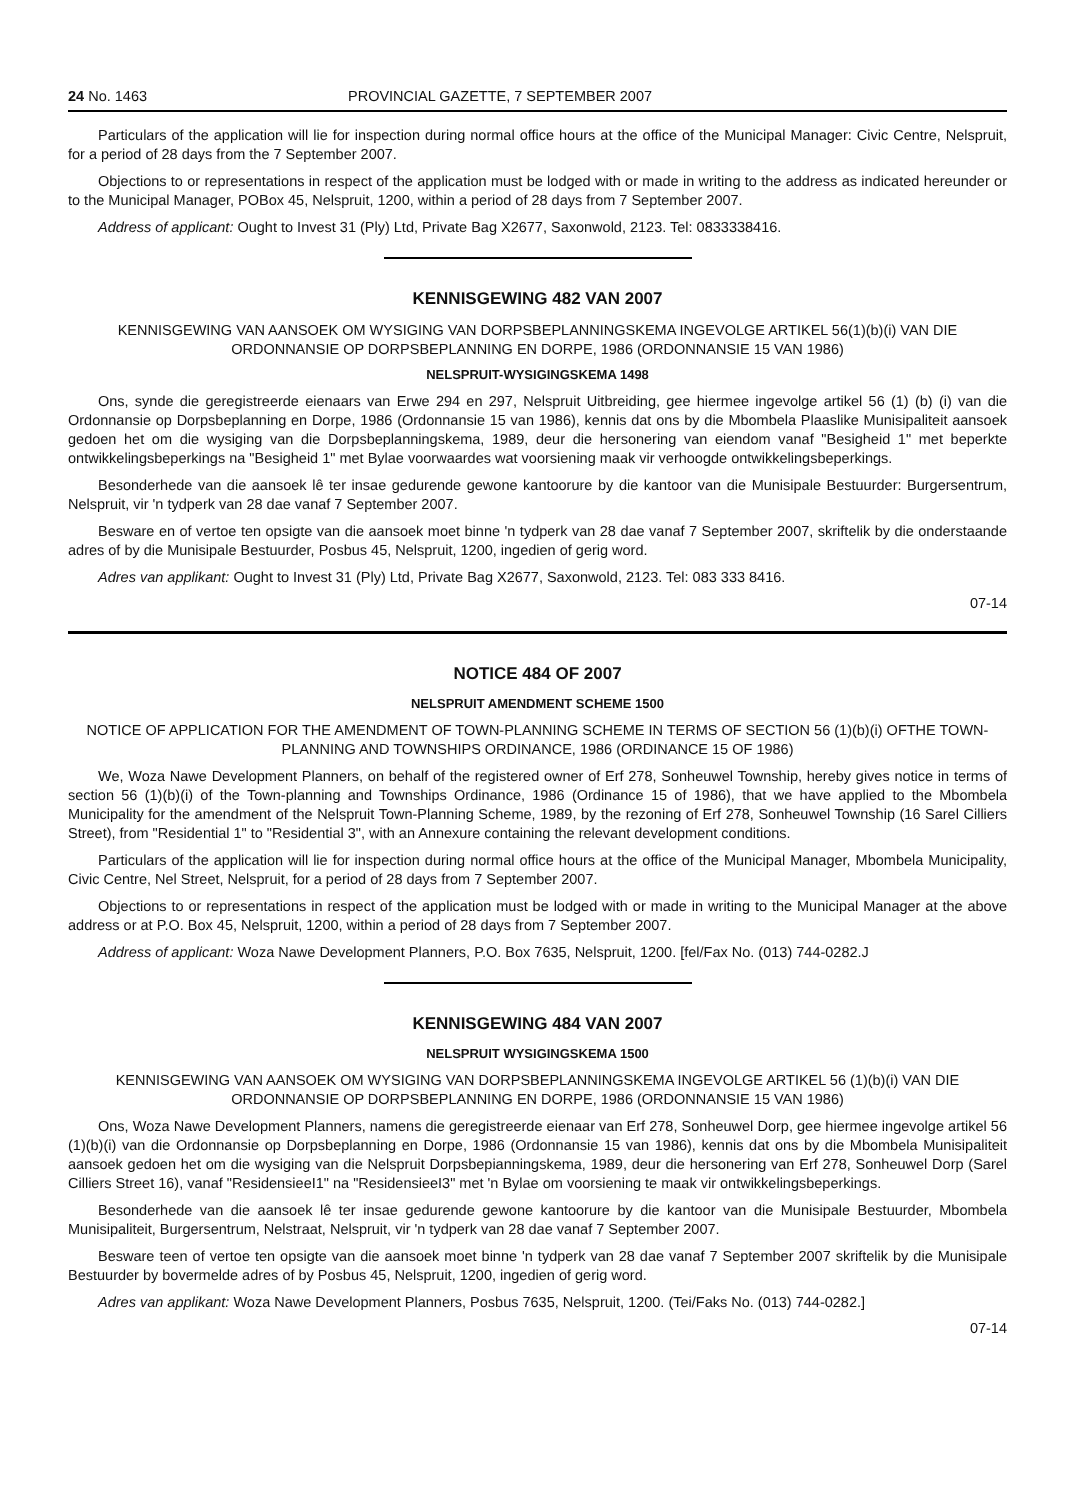24 No. 1463 PROVINCIAL GAZETTE, 7 SEPTEMBER 2007
Particulars of the application will lie for inspection during normal office hours at the office of the Municipal Manager: Civic Centre, Nelspruit, for a period of 28 days from the 7 September 2007.
Objections to or representations in respect of the application must be lodged with or made in writing to the address as indicated hereunder or to the Municipal Manager, POBox 45, Nelspruit, 1200, within a period of 28 days from 7 September 2007.
Address of applicant: Ought to Invest 31 (Ply) Ltd, Private Bag X2677, Saxonwold, 2123. Tel: 0833338416.
KENNISGEWING 482 VAN 2007
KENNISGEWING VAN AANSOEK OM WYSIGING VAN DORPSBEPLANNINGSKEMA INGEVOLGE ARTIKEL 56(1)(b)(i) VAN DIE ORDONNANSIE OP DORPSBEPLANNING EN DORPE, 1986 (ORDONNANSIE 15 VAN 1986)
NELSPRUIT-WYSIGINGSKEMA 1498
Ons, synde die geregistreerde eienaars van Erwe 294 en 297, Nelspruit Uitbreiding, gee hiermee ingevolge artikel 56 (1) (b) (i) van die Ordonnansie op Dorpsbeplanning en Dorpe, 1986 (Ordonnansie 15 van 1986), kennis dat ons by die Mbombela Plaaslike Munisipaliteit aansoek gedoen het om die wysiging van die Dorpsbeplanningskema, 1989, deur die hersonering van eiendom vanaf "Besigheid 1" met beperkte ontwikkelingsbeperkings na "Besigheid 1" met Bylae voorwaardes wat voorsiening maak vir verhoogde ontwikkelingsbeperkings.
Besonderhede van die aansoek lê ter insae gedurende gewone kantoorure by die kantoor van die Munisipale Bestuurder: Burgersentrum, Nelspruit, vir 'n tydperk van 28 dae vanaf 7 September 2007.
Besware en of vertoe ten opsigte van die aansoek moet binne 'n tydperk van 28 dae vanaf 7 September 2007, skriftelik by die onderstaande adres of by die Munisipale Bestuurder, Posbus 45, Nelspruit, 1200, ingedien of gerig word.
Adres van applikant: Ought to Invest 31 (Ply) Ltd, Private Bag X2677, Saxonwold, 2123. Tel: 083 333 8416.
07-14
NOTICE 484 OF 2007
NELSPRUIT AMENDMENT SCHEME 1500
NOTICE OF APPLICATION FOR THE AMENDMENT OF TOWN-PLANNING SCHEME IN TERMS OF SECTION 56 (1)(b)(i) OFTHE TOWN-PLANNING AND TOWNSHIPS ORDINANCE, 1986 (ORDINANCE 15 OF 1986)
We, Woza Nawe Development Planners, on behalf of the registered owner of Erf 278, Sonheuwel Township, hereby gives notice in terms of section 56 (1)(b)(i) of the Town-planning and Townships Ordinance, 1986 (Ordinance 15 of 1986), that we have applied to the Mbombela Municipality for the amendment of the Nelspruit Town-Planning Scheme, 1989, by the rezoning of Erf 278, Sonheuwel Township (16 Sarel Cilliers Street), from "Residential 1" to "Residential 3", with an Annexure containing the relevant development conditions.
Particulars of the application will lie for inspection during normal office hours at the office of the Municipal Manager, Mbombela Municipality, Civic Centre, Nel Street, Nelspruit, for a period of 28 days from 7 September 2007.
Objections to or representations in respect of the application must be lodged with or made in writing to the Municipal Manager at the above address or at P.O. Box 45, Nelspruit, 1200, within a period of 28 days from 7 September 2007.
Address of applicant: Woza Nawe Development Planners, P.O. Box 7635, Nelspruit, 1200. [fel/Fax No. (013) 744-0282.J
KENNISGEWING 484 VAN 2007
NELSPRUIT WYSIGINGSKEMA 1500
KENNISGEWING VAN AANSOEK OM WYSIGING VAN DORPSBEPLANNINGSKEMA INGEVOLGE ARTIKEL 56 (1)(b)(i) VAN DIE ORDONNANSIE OP DORPSBEPLANNING EN DORPE, 1986 (ORDONNANSIE 15 VAN 1986)
Ons, Woza Nawe Development Planners, namens die geregistreerde eienaar van Erf 278, Sonheuwel Dorp, gee hiermee ingevolge artikel 56 (1)(b)(i) van die Ordonnansie op Dorpsbeplanning en Dorpe, 1986 (Ordonnansie 15 van 1986), kennis dat ons by die Mbombela Munisipaliteit aansoek gedoen het om die wysiging van die Nelspruit Dorpsbepianningskema, 1989, deur die hersonering van Erf 278, Sonheuwel Dorp (Sarel Cilliers Street 16), vanaf "ResidensieeI1" na "ResidensieeI3" met 'n Bylae om voorsiening te maak vir ontwikkelingsbeperkings.
Besonderhede van die aansoek lê ter insae gedurende gewone kantoorure by die kantoor van die Munisipale Bestuurder, Mbombela Munisipaliteit, Burgersentrum, Nelstraat, Nelspruit, vir 'n tydperk van 28 dae vanaf 7 September 2007.
Besware teen of vertoe ten opsigte van die aansoek moet binne 'n tydperk van 28 dae vanaf 7 September 2007 skriftelik by die Munisipale Bestuurder by bovermelde adres of by Posbus 45, Nelspruit, 1200, ingedien of gerig word.
Adres van applikant: Woza Nawe Development Planners, Posbus 7635, Nelspruit, 1200. (Tei/Faks No. (013) 744-0282.]
07-14